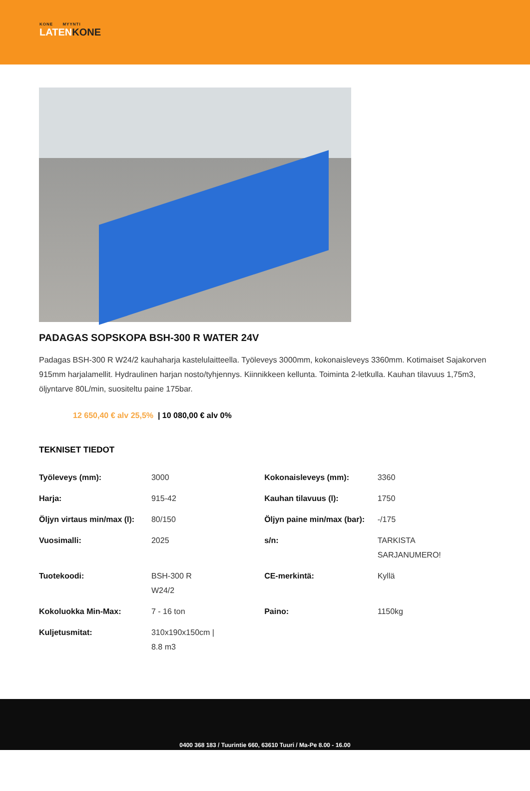KONE MYYNTI
LATENKONE
PADAGAS SOPSKOPA BSH-300 R WATER 24V
Padagas BSH-300 R W24/2 kauhaharja kastelulaitteella. Työleveys 3000mm, kokonaisleveys 3360mm. Kotimaiset Sajakorven 915mm harjalamellit. Hydraulinen harjan nosto/tyhjennys. Kiinnikkeen kellunta. Toiminta 2-letkulla. Kauhan tilavuus 1,75m3, öljyntarve 80L/min, suositeltu paine 175bar.
12 650,40 € alv 25,5% | 10 080,00 € alv 0%
TEKNISET TIEDOT
| Työleveys (mm): | 3000 | Kokonaisleveys (mm): | 3360 |
| Harja: | 915-42 | Kauhan tilavuus (l): | 1750 |
| Öljyn virtaus min/max (l): | 80/150 | Öljyn paine min/max (bar): | -/175 |
| Vuosimalli: | 2025 | s/n: | TARKISTA SARJANUMERO! |
| Tuotekoodi: | BSH-300 R W24/2 | CE-merkintä: | Kyllä |
| Kokoluokka Min-Max: | 7 - 16 ton | Paino: | 1150kg |
| Kuljetusmitat: | 310x190x150cm / 8.8 m3 | | |
0400 368 183 / Tuurintie 660, 63610 Tuuri / Ma-Pe 8.00 - 16.00